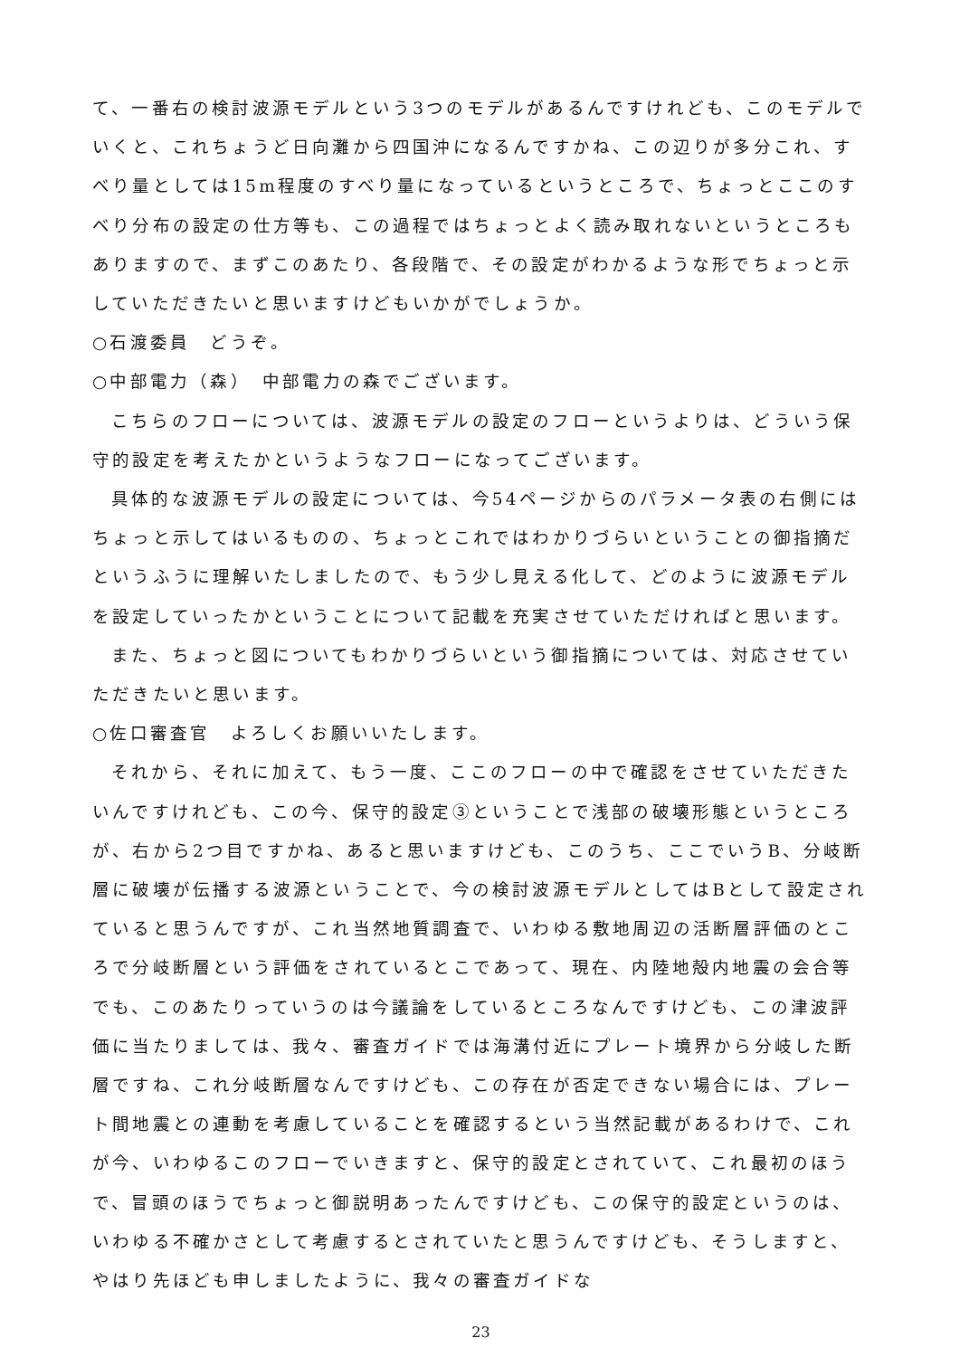て、一番右の検討波源モデルという3つのモデルがあるんですけれども、このモデルでいくと、これちょうど日向灘から四国沖になるんですかね、この辺りが多分これ、すべり量としては15m程度のすべり量になっているというところで、ちょっとここのすべり分布の設定の仕方等も、この過程ではちょっとよく読み取れないというところもありますので、まずこのあたり、各段階で、その設定がわかるような形でちょっと示していただきたいと思いますけどもいかがでしょうか。
○石渡委員　どうぞ。
○中部電力（森）　中部電力の森でございます。
こちらのフローについては、波源モデルの設定のフローというよりは、どういう保守的設定を考えたかというようなフローになってございます。
具体的な波源モデルの設定については、今54ページからのパラメータ表の右側にはちょっと示してはいるものの、ちょっとこれではわかりづらいということの御指摘だというふうに理解いたしましたので、もう少し見える化して、どのように波源モデルを設定していったかということについて記載を充実させていただければと思います。
また、ちょっと図についてもわかりづらいという御指摘については、対応させていただきたいと思います。
○佐口審査官　よろしくお願いいたします。
それから、それに加えて、もう一度、ここのフローの中で確認をさせていただきたいんですけれども、この今、保守的設定③ということで浅部の破壊形態というところが、右から2つ目ですかね、あると思いますけども、このうち、ここでいうB、分岐断層に破壊が伝播する波源ということで、今の検討波源モデルとしてはBとして設定されていると思うんですが、これ当然地質調査で、いわゆる敷地周辺の活断層評価のところで分岐断層という評価をされているとこであって、現在、内陸地殻内地震の会合等でも、このあたりっていうのは今議論をしているところなんですけども、この津波評価に当たりましては、我々、審査ガイドでは海溝付近にプレート境界から分岐した断層ですね、これ分岐断層なんですけども、この存在が否定できない場合には、プレート間地震との連動を考慮していることを確認するという当然記載があるわけで、これが今、いわゆるこのフローでいきますと、保守的設定とされていて、これ最初のほうで、冒頭のほうでちょっと御説明あったんですけども、この保守的設定というのは、いわゆる不確かさとして考慮するとされていたと思うんですけども、そうしますと、やはり先ほども申しましたように、我々の審査ガイドな
23